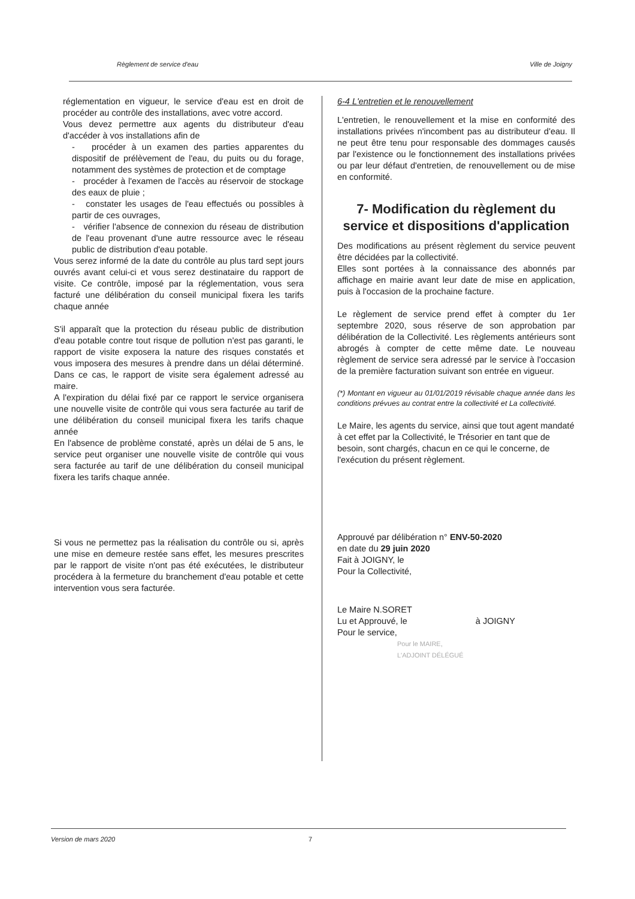Règlement de service d'eau Ville de Joigny
réglementation en vigueur, le service d'eau est en droit de procéder au contrôle des installations, avec votre accord.
Vous devez permettre aux agents du distributeur d'eau d'accéder à vos installations afin de
- procéder à un examen des parties apparentes du dispositif de prélèvement de l'eau, du puits ou du forage, notamment des systèmes de protection et de comptage
- procéder à l'examen de l'accès au réservoir de stockage des eaux de pluie ;
- constater les usages de l'eau effectués ou possibles à partir de ces ouvrages,
- vérifier l'absence de connexion du réseau de distribution de l'eau provenant d'une autre ressource avec le réseau public de distribution d'eau potable.
Vous serez informé de la date du contrôle au plus tard sept jours ouvrés avant celui-ci et vous serez destinataire du rapport de visite. Ce contrôle, imposé par la réglementation, vous sera facturé une délibération du conseil municipal fixera les tarifs chaque année
S'il apparaît que la protection du réseau public de distribution d'eau potable contre tout risque de pollution n'est pas garanti, le rapport de visite exposera la nature des risques constatés et vous imposera des mesures à prendre dans un délai déterminé. Dans ce cas, le rapport de visite sera également adressé au maire.
A l'expiration du délai fixé par ce rapport le service organisera une nouvelle visite de contrôle qui vous sera facturée au tarif de une délibération du conseil municipal fixera les tarifs chaque année
En l'absence de problème constaté, après un délai de 5 ans, le service peut organiser une nouvelle visite de contrôle qui vous sera facturée au tarif de une délibération du conseil municipal fixera les tarifs chaque année.
Si vous ne permettez pas la réalisation du contrôle ou si, après une mise en demeure restée sans effet, les mesures prescrites par le rapport de visite n'ont pas été exécutées, le distributeur procédera à la fermeture du branchement d'eau potable et cette intervention vous sera facturée.
6-4 L'entretien et le renouvellement
L'entretien, le renouvellement et la mise en conformité des installations privées n'incombent pas au distributeur d'eau. Il ne peut être tenu pour responsable des dommages causés par l'existence ou le fonctionnement des installations privées ou par leur défaut d'entretien, de renouvellement ou de mise en conformité.
7- Modification du règlement du service et dispositions d'application
Des modifications au présent règlement du service peuvent être décidées par la collectivité.
Elles sont portées à la connaissance des abonnés par affichage en mairie avant leur date de mise en application, puis à l'occasion de la prochaine facture.
Le règlement de service prend effet à compter du 1er septembre 2020, sous réserve de son approbation par délibération de la Collectivité. Les règlements antérieurs sont abrogés à compter de cette même date. Le nouveau règlement de service sera adressé par le service à l'occasion de la première facturation suivant son entrée en vigueur.
(*) Montant en vigueur au 01/01/2019 révisable chaque année dans les conditions prévues au contrat entre la collectivité et La collectivité.
Le Maire, les agents du service, ainsi que tout agent mandaté à cet effet par la Collectivité, le Trésorier en tant que de besoin, sont chargés, chacun en ce qui le concerne, de l'exécution du présent règlement.
Approuvé par délibération n° ENV-50-2020
en date du 29 juin 2020
Fait à JOIGNY, le
Pour la Collectivité,
Le Maire N.SORET
Lu et Approuvé, le à JOIGNY
Pour le service,
Pour le MAIRE,
L'ADJOINT DÉLÉGUÉ
Version de mars 2020 7